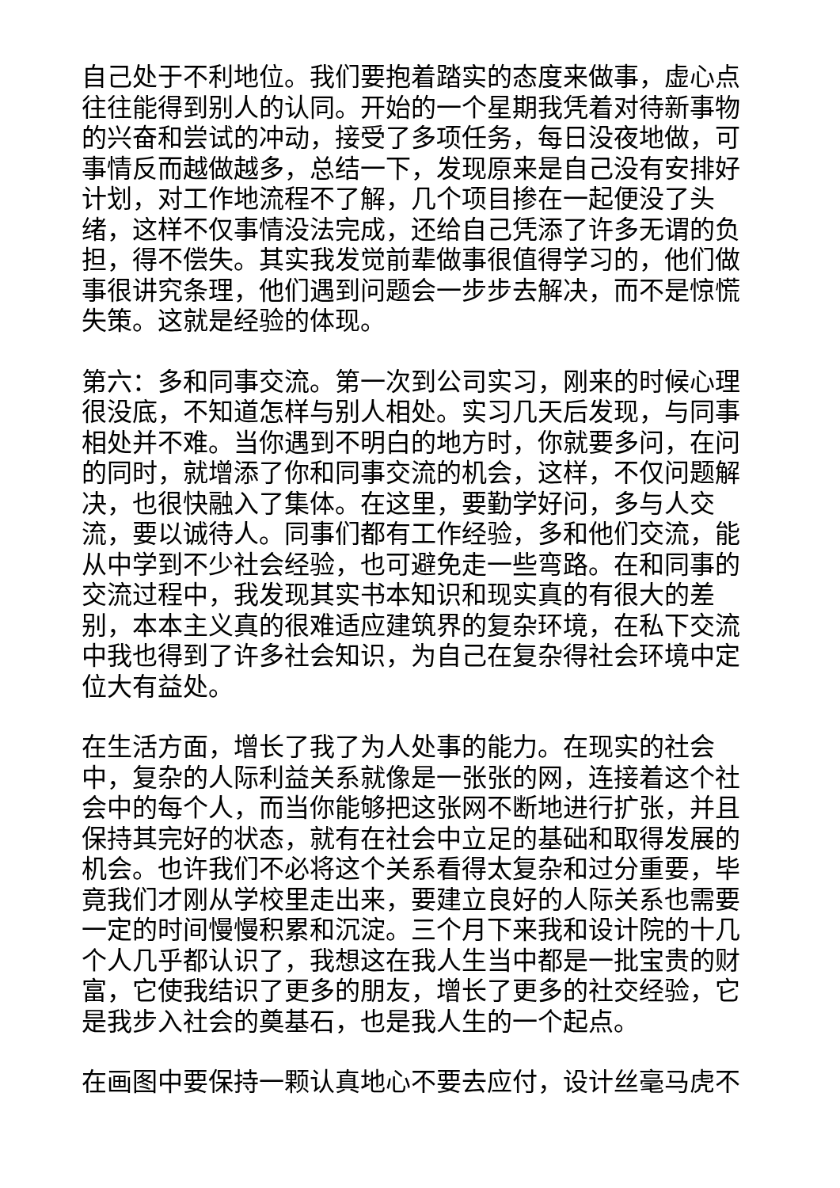自己处于不利地位。我们要抱着踏实的态度来做事，虚心点往往能得到别人的认同。开始的一个星期我凭着对待新事物的兴奋和尝试的冲动，接受了多项任务，每日没夜地做，可事情反而越做越多，总结一下，发现原来是自己没有安排好计划，对工作地流程不了解，几个项目掺在一起便没了头绪，这样不仅事情没法完成，还给自己凭添了许多无谓的负担，得不偿失。其实我发觉前辈做事很值得学习的，他们做事很讲究条理，他们遇到问题会一步步去解决，而不是惊慌失策。这就是经验的体现。
第六：多和同事交流。第一次到公司实习，刚来的时候心理很没底，不知道怎样与别人相处。实习几天后发现，与同事相处并不难。当你遇到不明白的地方时，你就要多问，在问的同时，就增添了你和同事交流的机会，这样，不仅问题解决，也很快融入了集体。在这里，要勤学好问，多与人交流，要以诚待人。同事们都有工作经验，多和他们交流，能从中学到不少社会经验，也可避免走一些弯路。在和同事的交流过程中，我发现其实书本知识和现实真的有很大的差别，本本主义真的很难适应建筑界的复杂环境，在私下交流中我也得到了许多社会知识，为自己在复杂得社会环境中定位大有益处。
在生活方面，增长了我了为人处事的能力。在现实的社会中，复杂的人际利益关系就像是一张张的网，连接着这个社会中的每个人，而当你能够把这张网不断地进行扩张，并且保持其完好的状态，就有在社会中立足的基础和取得发展的机会。也许我们不必将这个关系看得太复杂和过分重要，毕竟我们才刚从学校里走出来，要建立良好的人际关系也需要一定的时间慢慢积累和沉淀。三个月下来我和设计院的十几个人几乎都认识了，我想这在我人生当中都是一批宝贵的财富，它使我结识了更多的朋友，增长了更多的社交经验，它是我步入社会的奠基石，也是我人生的一个起点。
在画图中要保持一颗认真地心不要去应付，设计丝毫马虎不